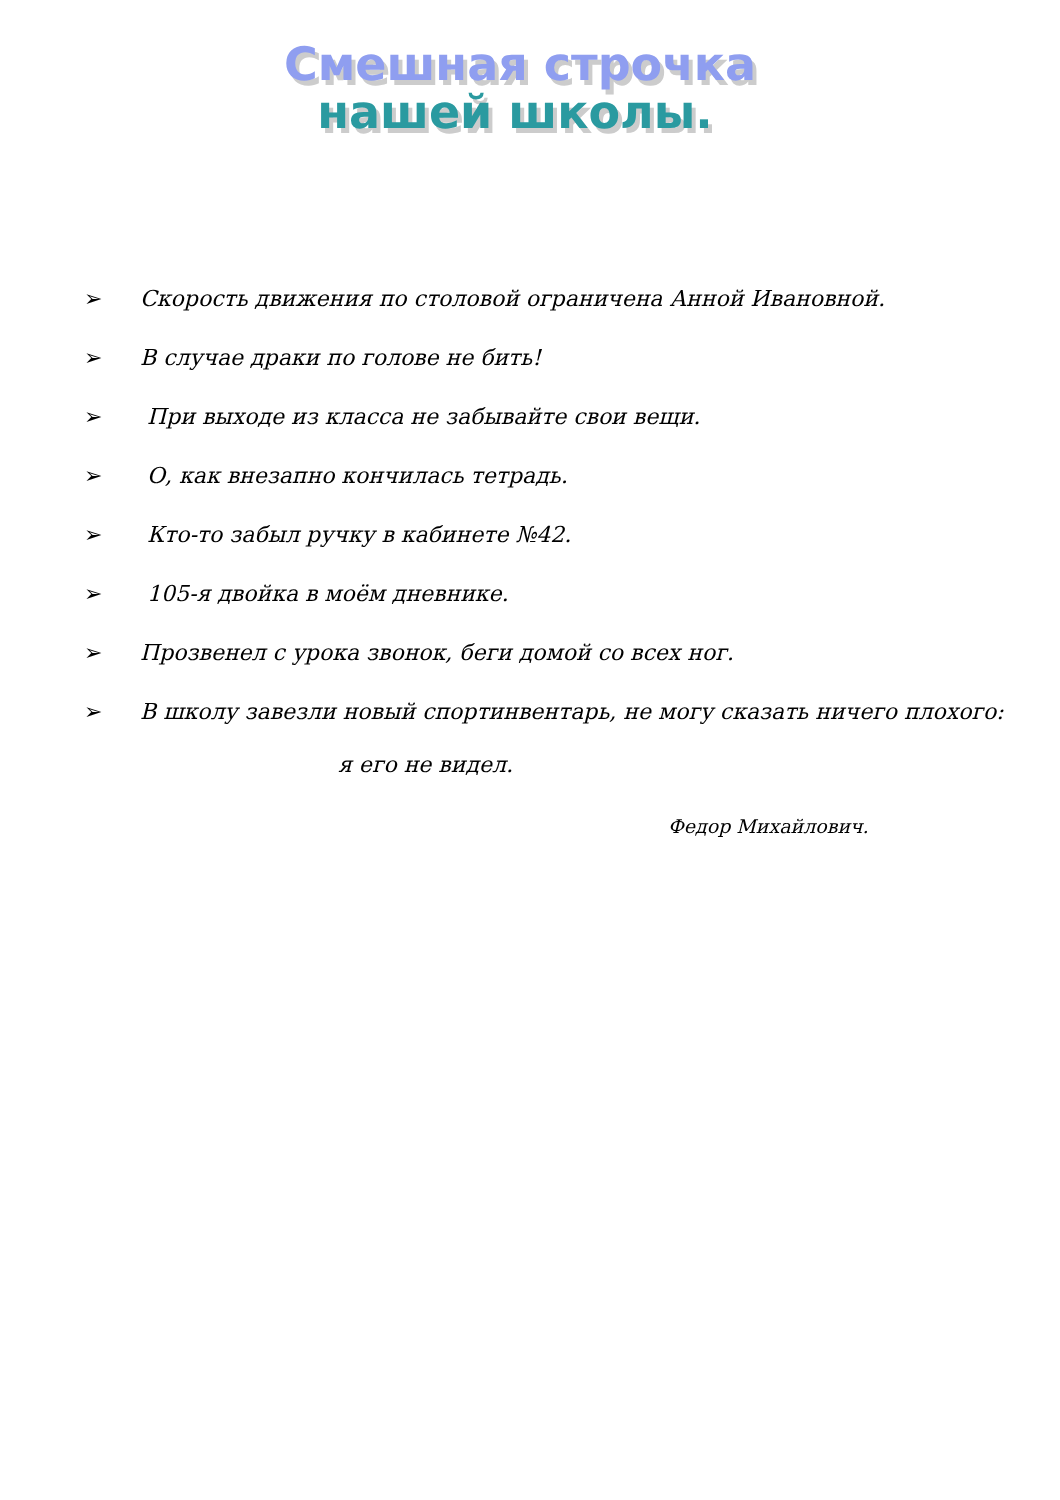Смешная строчка
нашей школы.
➢ Скорость движения по столовой ограничена Анной Ивановной.
➢ В случае драки по голове не бить!
➢ При выходе из класса не забывайте свои вещи.
➢ О, как внезапно кончилась тетрадь.
➢ Кто-то забыл ручку в кабинете №42.
➢ 105-я двойка в моём дневнике.
➢ Прозвенел с урока звонок, беги домой со всех ног.
➢ В школу завезли новый спортинвентарь, не могу сказать ничего плохого:
я его не видел.
Федор Михайлович.